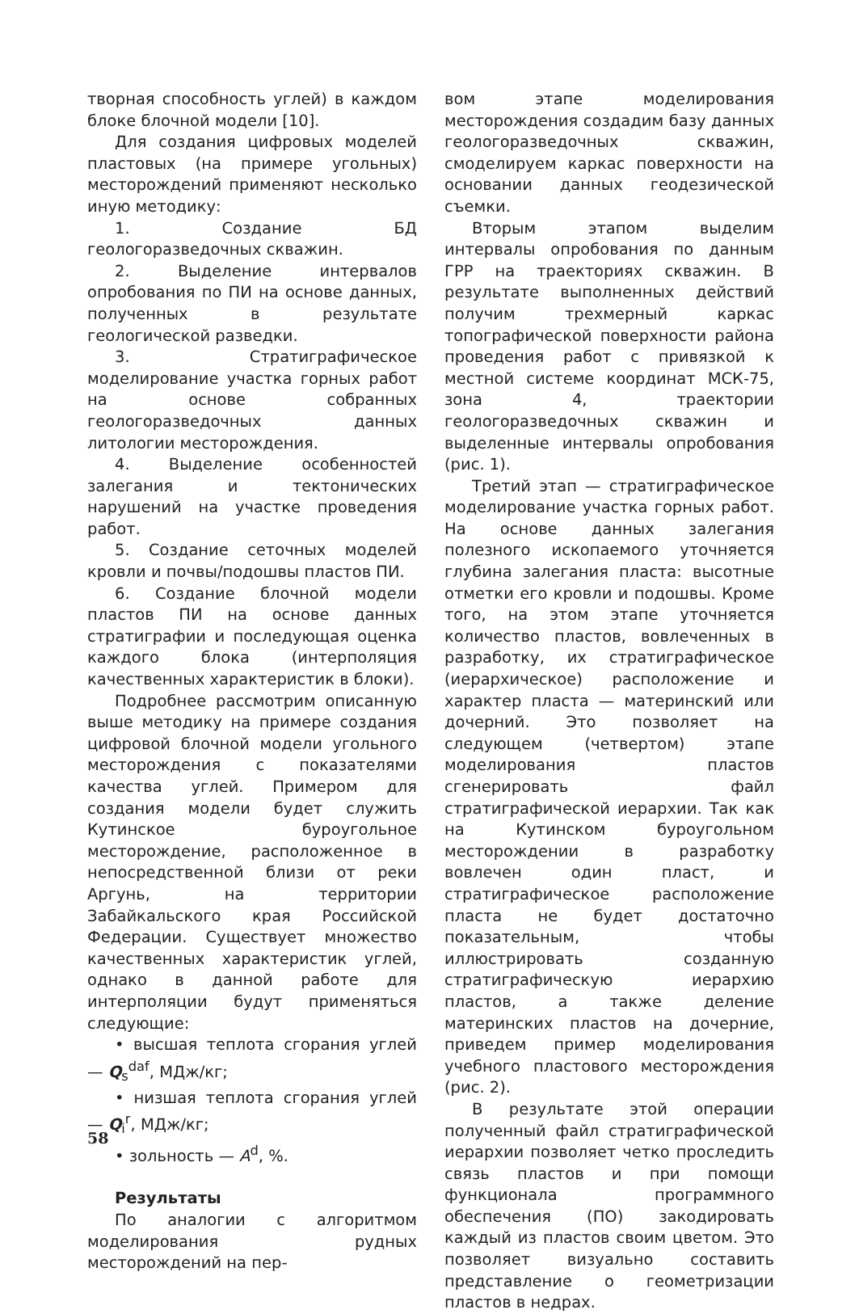творная способность углей) в каждом блоке блочной модели [10].
Для создания цифровых моделей пластовых (на примере угольных) месторождений применяют несколько иную методику:
1. Создание БД геологоразведочных скважин.
2. Выделение интервалов опробования по ПИ на основе данных, полученных в результате геологической разведки.
3. Стратиграфическое моделирование участка горных работ на основе собранных геологоразведочных данных литологии месторождения.
4. Выделение особенностей залегания и тектонических нарушений на участке проведения работ.
5. Создание сеточных моделей кровли и почвы/подошвы пластов ПИ.
6. Создание блочной модели пластов ПИ на основе данных стратиграфии и последующая оценка каждого блока (интерполяция качественных характеристик в блоки).
Подробнее рассмотрим описанную выше методику на примере создания цифровой блочной модели угольного месторождения с показателями качества углей. Примером для создания модели будет служить Кутинское буроугольное месторождение, расположенное в непосредственной близи от реки Аргунь, на территории Забайкальского края Российской Федерации. Существует множество качественных характеристик углей, однако в данной работе для интерполяции будут применяться следующие:
• высшая теплота сгорания углей — Q<sub>s</sub><sup>daf</sup>, МДж/кг;
• низшая теплота сгорания углей — Q<sub>i</sub><sup>r</sup>, МДж/кг;
• зольность — A<sup>d</sup>, %.
Результаты
По аналогии с алгоритмом моделирования рудных месторождений на пер-
вом этапе моделирования месторождения создадим базу данных геологоразведочных скважин, смоделируем каркас поверхности на основании данных геодезической съемки.
Вторым этапом выделим интервалы опробования по данным ГРР на траекториях скважин. В результате выполненных действий получим трехмерный каркас топографической поверхности района проведения работ с привязкой к местной системе координат МСК-75, зона 4, траектории геологоразведочных скважин и выделенные интервалы опробования (рис. 1).
Третий этап — стратиграфическое моделирование участка горных работ. На основе данных залегания полезного ископаемого уточняется глубина залегания пласта: высотные отметки его кровли и подошвы. Кроме того, на этом этапе уточняется количество пластов, вовлеченных в разработку, их стратиграфическое (иерархическое) расположение и характер пласта — материнский или дочерний. Это позволяет на следующем (четвертом) этапе моделирования пластов сгенерировать файл стратиграфической иерархии. Так как на Кутинском буроугольном месторождении в разработку вовлечен один пласт, и стратиграфическое расположение пласта не будет достаточно показательным, чтобы иллюстрировать созданную стратиграфическую иерархию пластов, а также деление материнских пластов на дочерние, приведем пример моделирования учебного пластового месторождения (рис. 2).
В результате этой операции полученный файл стратиграфической иерархии позволяет четко проследить связь пластов и при помощи функционала программного обеспечения (ПО) закодировать каждый из пластов своим цветом. Это позволяет визуально составить представление о геометризации пластов в недрах.
58